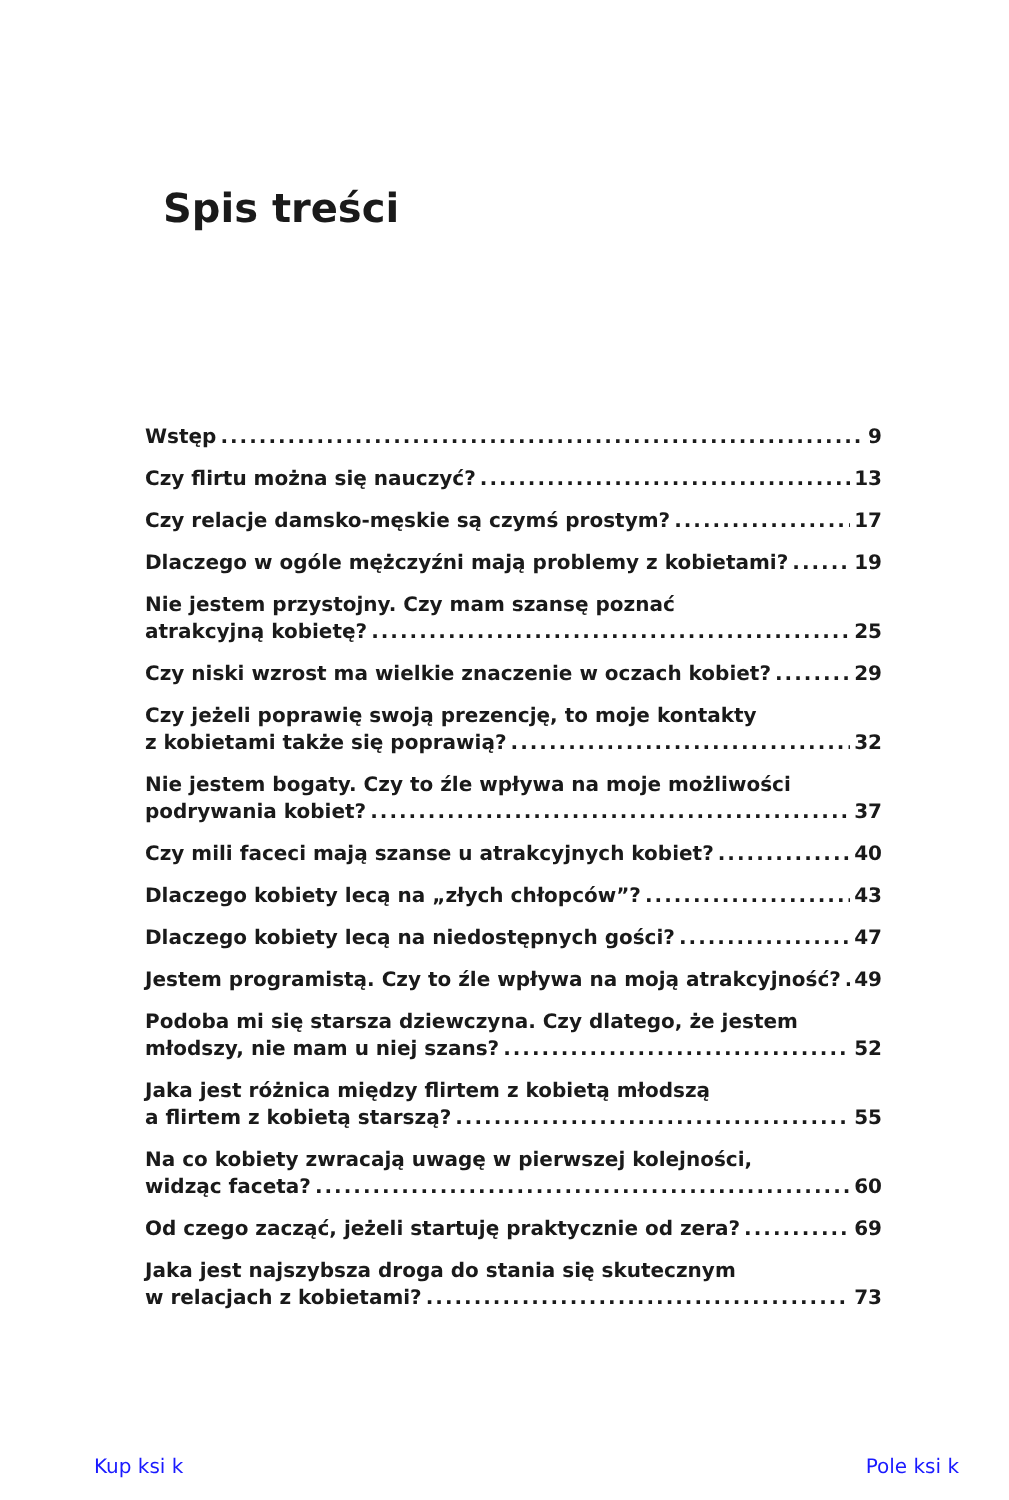Spis treści
Wstęp 9
Czy flirtu można się nauczyć? 13
Czy relacje damsko-męskie są czymś prostym? 17
Dlaczego w ogóle mężczyźni mają problemy z kobietami? 19
Nie jestem przystojny. Czy mam szansę poznać
atrakcyjną kobietę? 25
Czy niski wzrost ma wielkie znaczenie w oczach kobiet? 29
Czy jeżeli poprawię swoją prezencję, to moje kontakty
z kobietami także się poprawią? 32
Nie jestem bogaty. Czy to źle wpływa na moje możliwości
podrywania kobiet? 37
Czy mili faceci mają szanse u atrakcyjnych kobiet? 40
Dlaczego kobiety lecą na „złych chłopców”? 43
Dlaczego kobiety lecą na niedostępnych gości? 47
Jestem programistą. Czy to źle wpływa na moją atrakcyjność? 49
Podoba mi się starsza dziewczyna. Czy dlatego, że jestem
młodszy, nie mam u niej szans? 52
Jaka jest różnica między flirtem z kobietą młodszą
a flirtem z kobietą starszą? 55
Na co kobiety zwracają uwagę w pierwszej kolejności,
widząc faceta? 60
Od czego zacząć, jeżeli startuję praktycznie od zera? 69
Jaka jest najszybsza droga do stania się skutecznym
w relacjach z kobietami? 73
Kup ksi k Pole ksi k